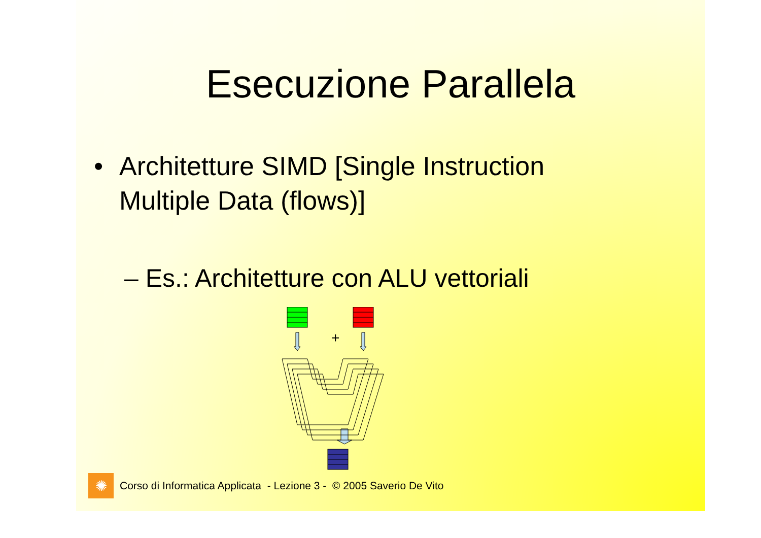Esecuzione Parallela
• Architetture SIMD [Single Instruction
Multiple Data (flows)]
– Es.: Architetture con ALU vettoriali
+
✺
Corso di Informatica Applicata - Lezione 3 - © 2005 Saverio De Vito